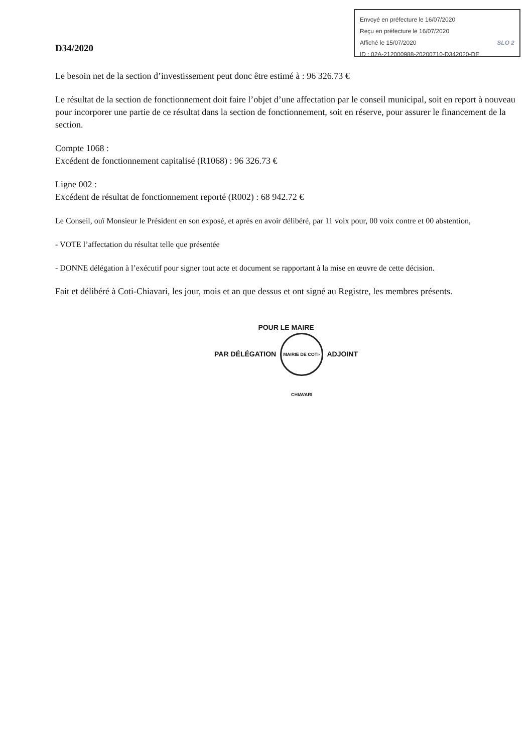Envoyé en préfecture le 16/07/2020
Reçu en préfecture le 16/07/2020
Affiché le 15/07/2020 SLO 2
ID : 02A-212000988-20200710-D342020-DE
D34/2020
Le besoin net de la section d’investissement peut donc être estimé à : 96 326.73 €
Le résultat de la section de fonctionnement doit faire l’objet d’une affectation par le conseil municipal, soit en report à nouveau pour incorporer une partie de ce résultat dans la section de fonctionnement, soit en réserve, pour assurer le financement de la section.
Compte 1068 :
Excédent de fonctionnement capitalisé (R1068) : 96 326.73 €
Ligne 002 :
Excédent de résultat de fonctionnement reporté (R002) : 68 942.72 €
Le Conseil, ouï Monsieur le Président en son exposé, et après en avoir délibéré, par 11 voix pour, 00 voix contre et 00 abstention,
- VOTE l’affectation du résultat telle que présentée
- DONNE délégation à l’exécutif pour signer tout acte et document se rapportant à la mise en œuvre de cette décision.
Fait et délibéré à Coti-Chiavari, les jour, mois et an que dessus et ont signé au Registre, les membres présents.
POUR LE MAIRE
PAR DÉLÉGATION MAIRIE DE COTI-CHIAVARI ADJOINT